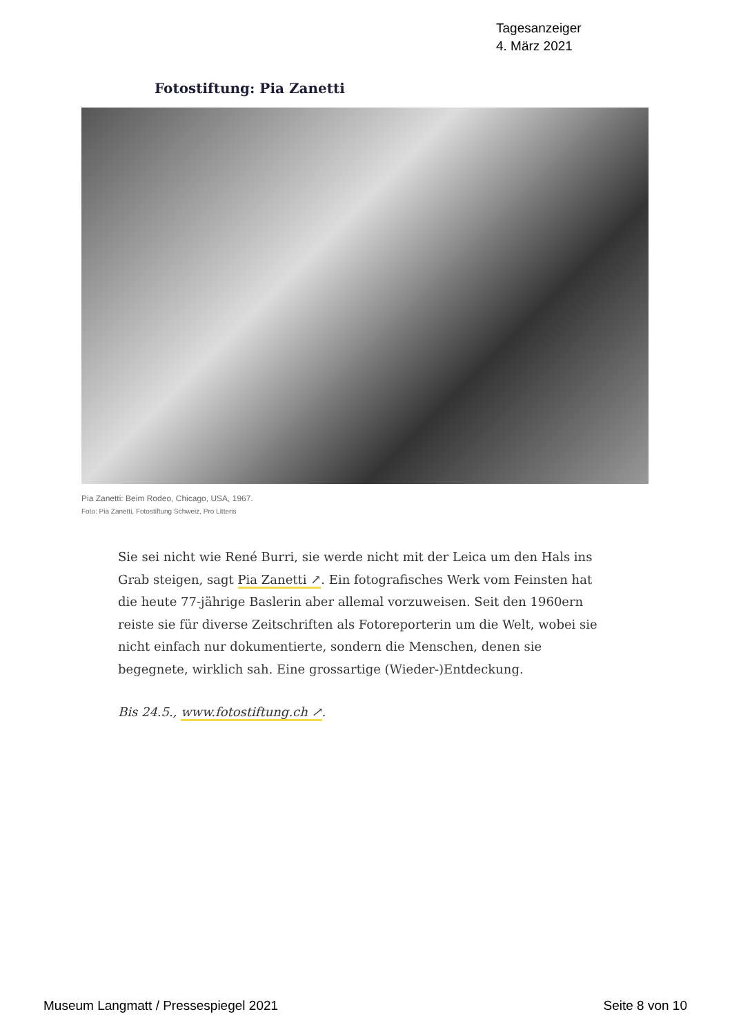Tagesanzeiger
4. März 2021
Fotostiftung: Pia Zanetti
Pia Zanetti: Beim Rodeo, Chicago, USA, 1967.
Foto: Pia Zanetti, Fotostiftung Schweiz, Pro Litteris
Sie sei nicht wie René Burri, sie werde nicht mit der Leica um den Hals ins Grab steigen, sagt Pia Zanetti ↗. Ein fotografisches Werk vom Feinsten hat die heute 77-jährige Baslerin aber allemal vorzuweisen. Seit den 1960ern reiste sie für diverse Zeitschriften als Fotoreporterin um die Welt, wobei sie nicht einfach nur dokumentierte, sondern die Menschen, denen sie begegnete, wirklich sah. Eine grossartige (Wieder-)Entdeckung.
Bis 24.5., www.fotostiftung.ch ↗.
Museum Langmatt / Pressespiegel 2021 Seite 8 von 10